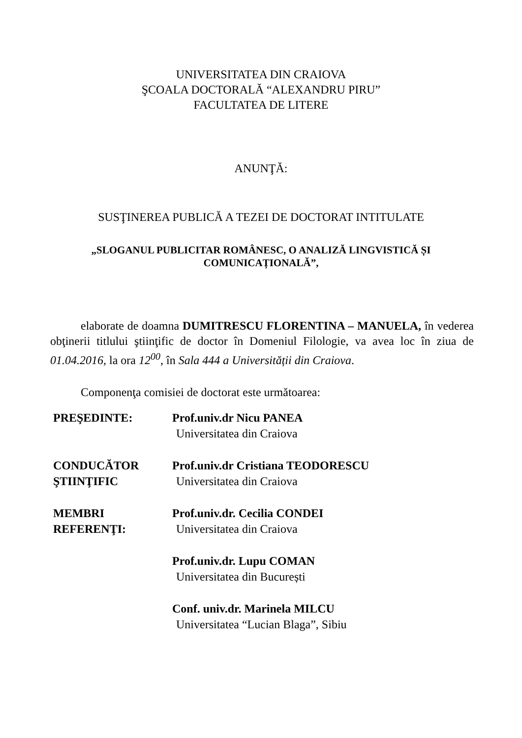UNIVERSITATEA DIN CRAIOVA
ŞCOALA DOCTORALĂ “ALEXANDRU PIRU”
FACULTATEA DE LITERE
ANUNŢĂ:
SUSŢINEREA PUBLICĂ A TEZEI DE DOCTORAT INTITULATE
„SLOGANUL PUBLICITAR ROMÂNESC, O ANALIZĂ LINGVISTICĂ ȘI
COMUNICAȚIONALĂ”,
elaborate de doamna DUMITRESCU FLORENTINA – MANUELA, în vederea obţinerii titlului ştiinţific de doctor în Domeniul Filologie, va avea loc în ziua de 01.04.2016, la ora 12<sup>00</sup>, în Sala 444 a Universității din Craiova.
Componenţa comisiei de doctorat este următoarea:
| PREŞEDINTE: | Prof.univ.dr Nicu PANEA Universitatea din Craiova |
| CONDUCĂTOR ŞTIINŢIFIC | Prof.univ.dr Cristiana TEODORESCU Universitatea din Craiova |
| MEMBRI REFERENŢI: | Prof.univ.dr. Cecilia CONDEI Universitatea din Craiova |
| | Prof.univ.dr. Lupu COMAN Universitatea din București |
| | Conf. univ.dr. Marinela MILCU Universitatea “Lucian Blaga”, Sibiu |